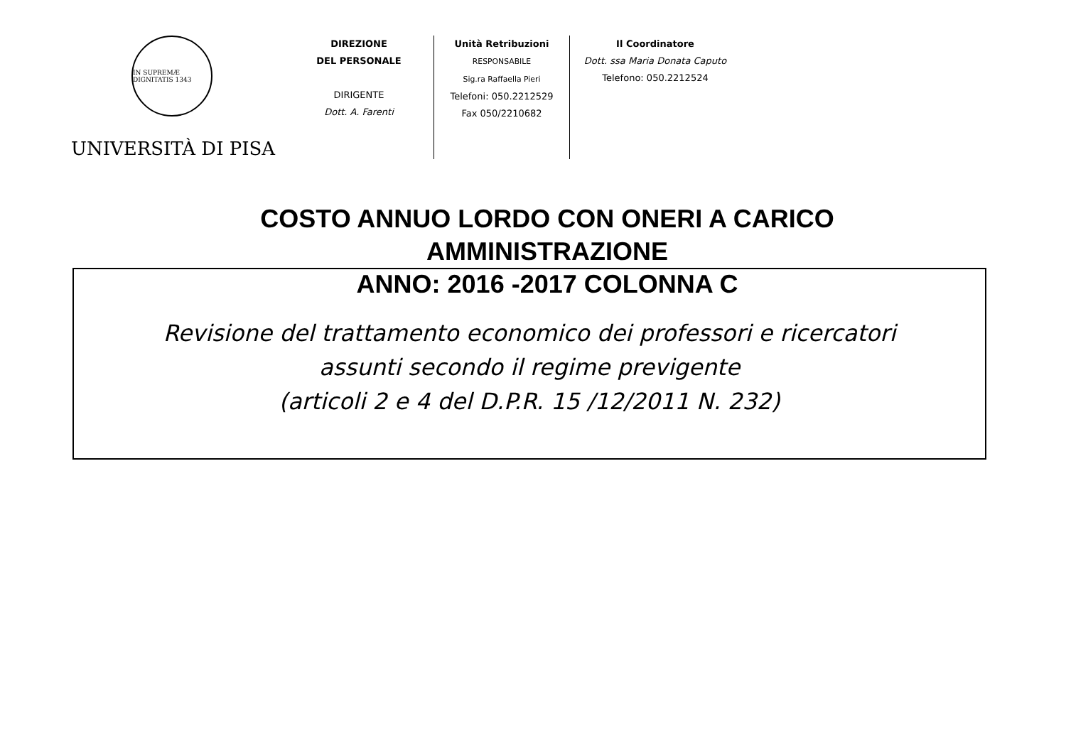IN SUPREMÆ DIGNITATIS 1343
UNIVERSITÀ DI PISA
DIREZIONE
DEL PERSONALE
DIRIGENTE
Dott. A. Farenti
Unità Retribuzioni
RESPONSABILE
Sig.ra Raffaella Pieri
Telefoni: 050.2212529
Fax 050/2210682
Il Coordinatore
Dott. ssa Maria Donata Caputo
Telefono: 050.2212524
COSTO ANNUO LORDO CON ONERI A CARICO AMMINISTRAZIONE
ANNO: 2016 -2017 COLONNA C
Revisione del trattamento economico dei professori e ricercatori
assunti secondo il regime previgente
(articoli 2 e 4 del D.P.R. 15 /12/2011 N. 232)